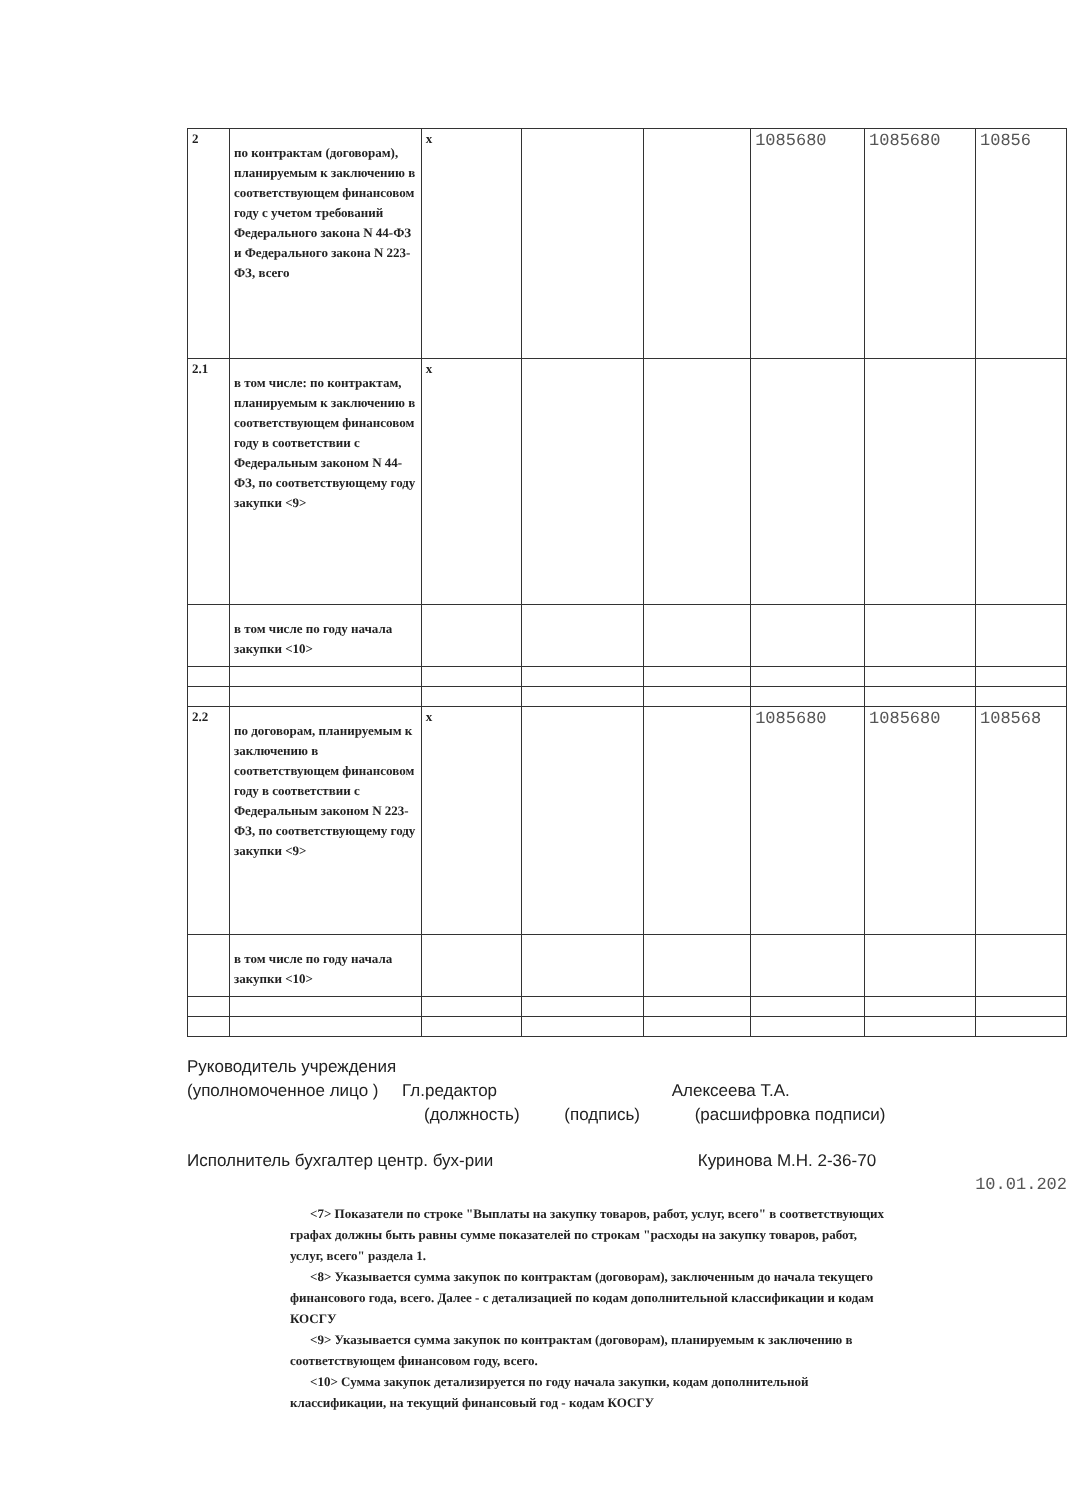| 2 | по контрактам (договорам), планируемым к заключению в соответствующем финансовом году с учетом требований Федерального закона N 44-ФЗ и Федерального закона N 223-ФЗ, всего | x | | | 1085680 | 1085680 | 10856 |
| 2.1 | в том числе: по контрактам, планируемым к заключению в соответствующем финансовом году в соответствии с Федеральным законом N 44-ФЗ, по соответствующему году закупки <9> | x | | | | | |
| | в том числе по году начала закупки <10> | | | | | | |
| 2.2 | по договорам, планируемым к заключению в соответствующем финансовом году в соответствии с Федеральным законом N 223-ФЗ, по соответствующему году закупки <9> | x | | | 1085680 | 1085680 | 108568 |
| | в том числе по году начала закупки <10> | | | | | | |
Руководитель учреждения
(уполномоченное лицо ) Гл.редактор Алексеева Т.А.
(должность) (подпись) (расшифровка подписи)
Исполнитель бухгалтер центр. бух-рии Куринова М.Н. 2-36-70
10.01.202
<7> Показатели по строке "Выплаты на закупку товаров, работ, услуг, всего" в соответствующих графах должны быть равны сумме показателей по строкам "расходы на закупку товаров, работ, услуг, всего" раздела 1.
<8> Указывается сумма закупок по контрактам (договорам), заключенным до начала текущего финансового года, всего. Далее - с детализацией по кодам дополнительной классификации и кодам КОСГУ
<9> Указывается сумма закупок по контрактам (договорам), планируемым к заключению в соответствующем финансовом году, всего.
<10> Сумма закупок детализируется по году начала закупки, кодам дополнительной классификации, на текущий финансовый год - кодам КОСГУ